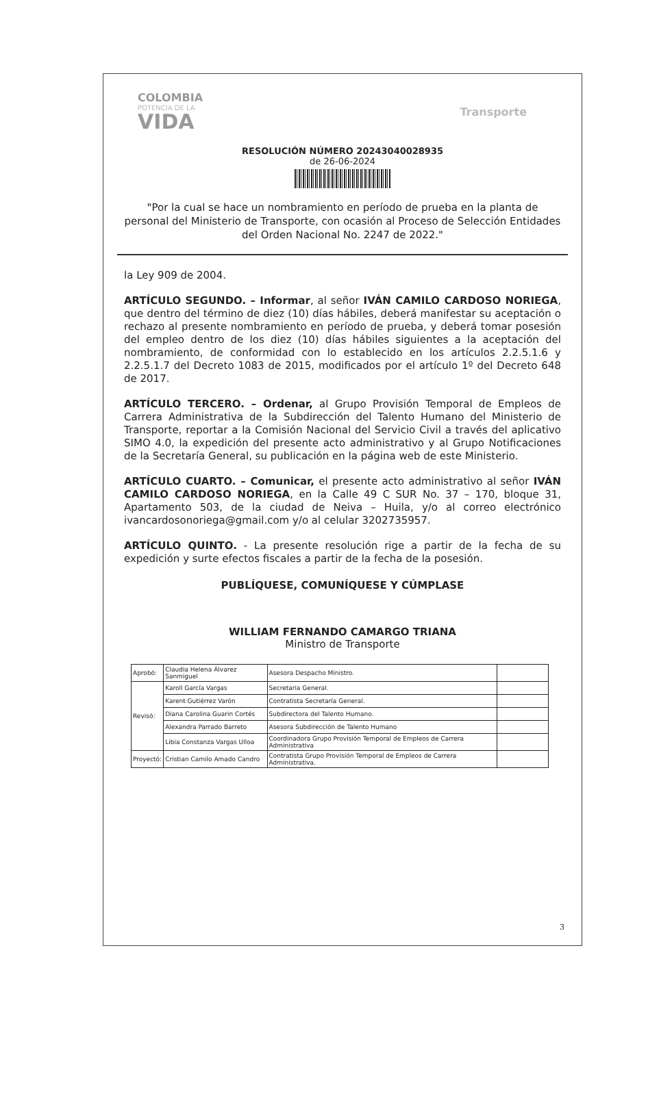COLOMBIA
POTENCIA DE LA
VIDA
Transporte
RESOLUCIÓN NÚMERO 20243040028935
de 26-06-2024
"Por la cual se hace un nombramiento en período de prueba en la planta de personal del Ministerio de Transporte, con ocasión al Proceso de Selección Entidades del Orden Nacional No. 2247 de 2022."
la Ley 909 de 2004.
ARTÍCULO SEGUNDO. – Informar, al señor IVÁN CAMILO CARDOSO NORIEGA, que dentro del término de diez (10) días hábiles, deberá manifestar su aceptación o rechazo al presente nombramiento en período de prueba, y deberá tomar posesión del empleo dentro de los diez (10) días hábiles siguientes a la aceptación del nombramiento, de conformidad con lo establecido en los artículos 2.2.5.1.6 y 2.2.5.1.7 del Decreto 1083 de 2015, modificados por el artículo 1º del Decreto 648 de 2017.
ARTÍCULO TERCERO. – Ordenar, al Grupo Provisión Temporal de Empleos de Carrera Administrativa de la Subdirección del Talento Humano del Ministerio de Transporte, reportar a la Comisión Nacional del Servicio Civil a través del aplicativo SIMO 4.0, la expedición del presente acto administrativo y al Grupo Notificaciones de la Secretaría General, su publicación en la página web de este Ministerio.
ARTÍCULO CUARTO. – Comunicar, el presente acto administrativo al señor IVÁN CAMILO CARDOSO NORIEGA, en la Calle 49 C SUR No. 37 – 170, bloque 31, Apartamento 503, de la ciudad de Neiva – Huila, y/o al correo electrónico ivancardosonoriega@gmail.com y/o al celular 3202735957.
ARTÍCULO QUINTO. - La presente resolución rige a partir de la fecha de su expedición y surte efectos fiscales a partir de la fecha de la posesión.
PUBLÍQUESE, COMUNÍQUESE Y CÚMPLASE
WILLIAM FERNANDO CAMARGO TRIANA
Ministro de Transporte
| Aprobó: | Claudia Helena Álvarez Sanmiguel | Asesora Despacho Ministro. | |
| Revisó: | Karoll García Vargas | Secretaria General. | |
| | Karent Gutiérrez Varón | Contratista Secretaría General. | |
| | Diana Carolina Guarin Cortés | Subdirectora del Talento Humano. | |
| | Alexandra Parrado Barreto | Asesora Subdirección de Talento Humano | |
| | Libia Constanza Vargas Ulloa | Coordinadora Grupo Provisión Temporal de Empleos de Carrera Administrativa | |
| Proyectó: | Cristian Camilo Amado Candro | Contratista Grupo Provisión Temporal de Empleos de Carrera Administrativa. | |
3